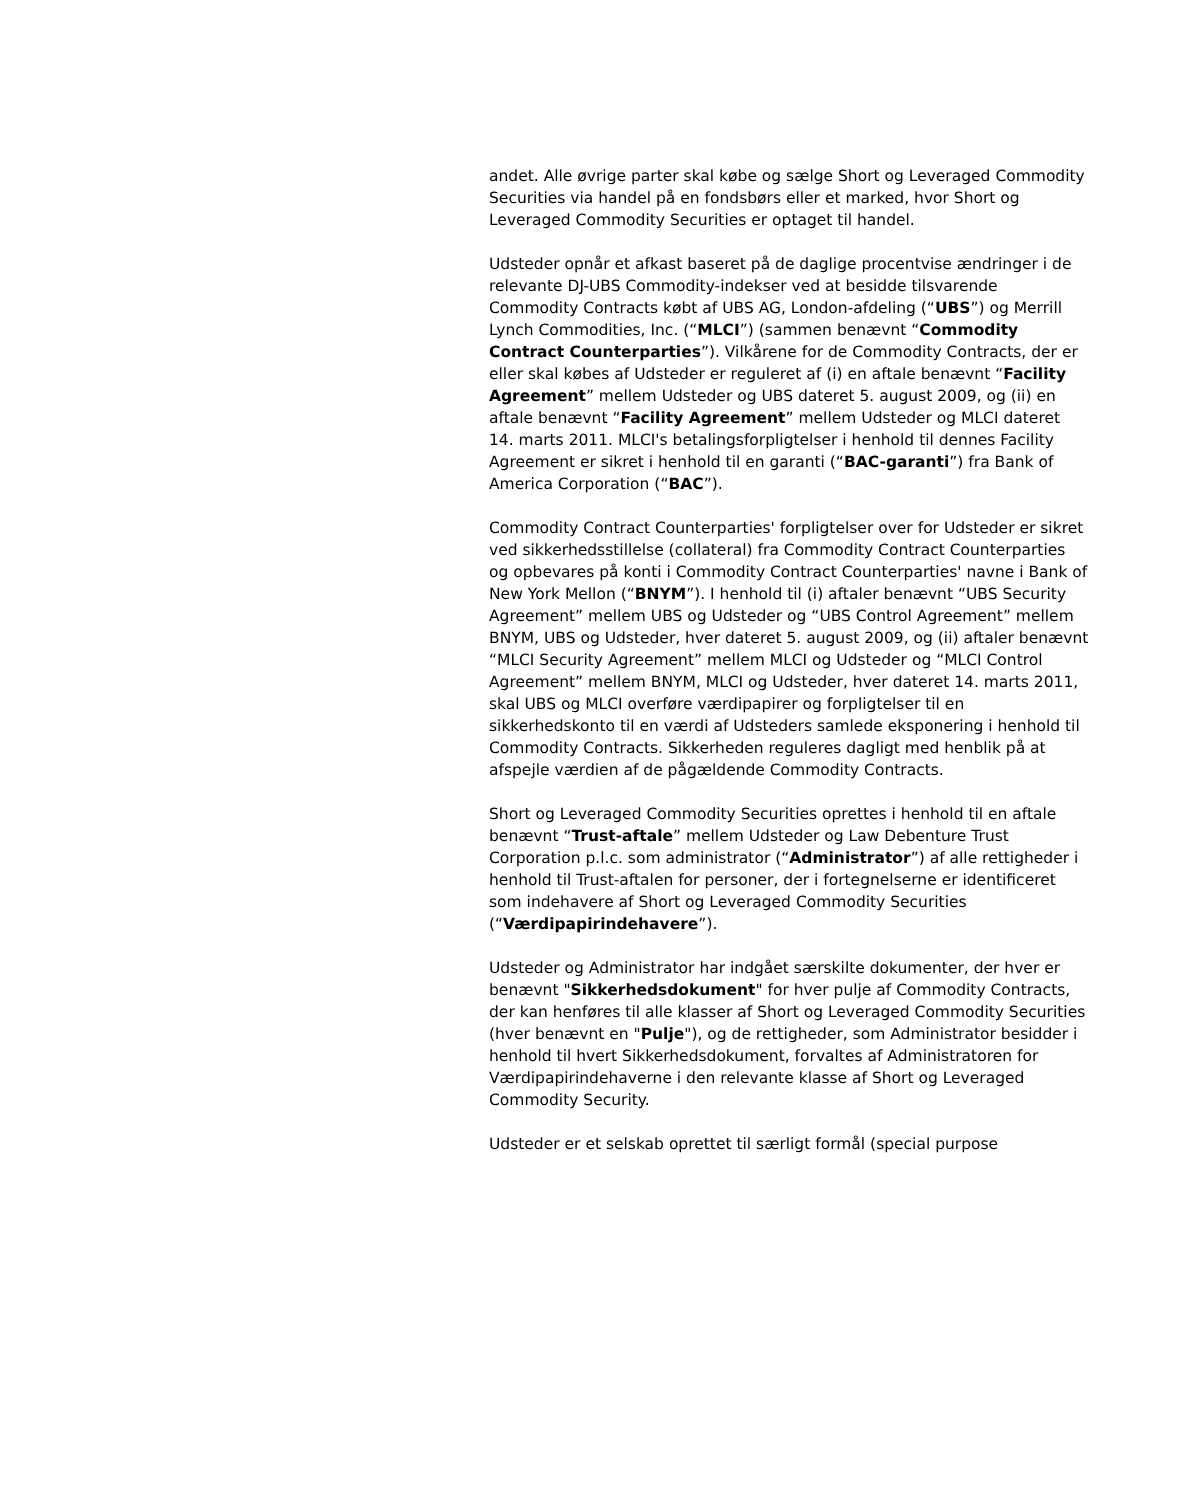andet. Alle øvrige parter skal købe og sælge Short og Leveraged Commodity Securities via handel på en fondsbørs eller et marked, hvor Short og Leveraged Commodity Securities er optaget til handel.
Udsteder opnår et afkast baseret på de daglige procentvise ændringer i de relevante DJ-UBS Commodity-indekser ved at besidde tilsvarende Commodity Contracts købt af UBS AG, London-afdeling (“UBS”) og Merrill Lynch Commodities, Inc. (“MLCI”) (sammen benævnt “Commodity Contract Counterparties”). Vilkårene for de Commodity Contracts, der er eller skal købes af Udsteder er reguleret af (i) en aftale benævnt “Facility Agreement” mellem Udsteder og UBS dateret 5. august 2009, og (ii) en aftale benævnt “Facility Agreement” mellem Udsteder og MLCI dateret 14. marts 2011. MLCI's betalingsforpligtelser i henhold til dennes Facility Agreement er sikret i henhold til en garanti (“BAC-garanti”) fra Bank of America Corporation (“BAC”).
Commodity Contract Counterparties' forpligtelser over for Udsteder er sikret ved sikkerhedsstillelse (collateral) fra Commodity Contract Counterparties og opbevares på konti i Commodity Contract Counterparties' navne i Bank of New York Mellon (“BNYM”). I henhold til (i) aftaler benævnt “UBS Security Agreement” mellem UBS og Udsteder og “UBS Control Agreement” mellem BNYM, UBS og Udsteder, hver dateret 5. august 2009, og (ii) aftaler benævnt “MLCI Security Agreement” mellem MLCI og Udsteder og “MLCI Control Agreement” mellem BNYM, MLCI og Udsteder, hver dateret 14. marts 2011, skal UBS og MLCI overføre værdipapirer og forpligtelser til en sikkerhedskonto til en værdi af Udsteders samlede eksponering i henhold til Commodity Contracts. Sikkerheden reguleres dagligt med henblik på at afspejle værdien af de pågældende Commodity Contracts.
Short og Leveraged Commodity Securities oprettes i henhold til en aftale benævnt “Trust-aftale” mellem Udsteder og Law Debenture Trust Corporation p.l.c. som administrator (“Administrator”) af alle rettigheder i henhold til Trust-aftalen for personer, der i fortegnelserne er identificeret som indehavere af Short og Leveraged Commodity Securities (“Værdipapirindehavere”).
Udsteder og Administrator har indgået særskilte dokumenter, der hver er benævnt "Sikkerhedsdokument" for hver pulje af Commodity Contracts, der kan henføres til alle klasser af Short og Leveraged Commodity Securities (hver benævnt en "Pulje"), og de rettigheder, som Administrator besidder i henhold til hvert Sikkerhedsdokument, forvaltes af Administratoren for Værdipapirindehaverne i den relevante klasse af Short og Leveraged Commodity Security.
Udsteder er et selskab oprettet til særligt formål (special purpose